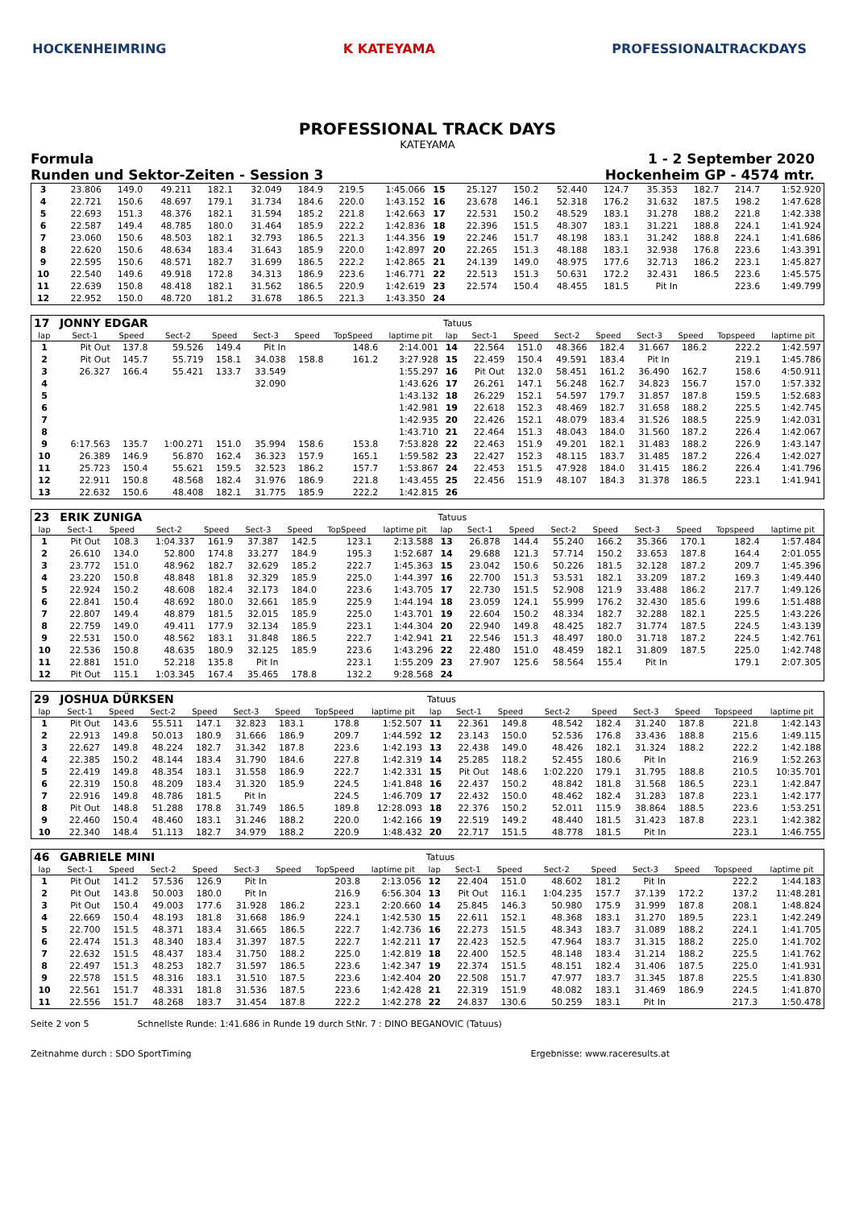HOCKENHEIMRING K KATEYAMA PROFESSIONALTRACKDAYS
PROFESSIONAL TRACK DAYS
KATEYAMA
Formula 1 - 2 September 2020
Runden und Sektor-Zeiten - Session 3 Hockenheim GP - 4574 mtr.
| 3 | 23.806 | 149.0 | 49.211 | 182.1 | 32.049 | 184.9 | 219.5 | 1:45.066 | 15 | 25.127 | 150.2 | 52.440 | 124.7 | 35.353 | 182.7 | 214.7 | 1:52.920 |
| 4 | 22.721 | 150.6 | 48.697 | 179.1 | 31.734 | 184.6 | 220.0 | 1:43.152 | 16 | 23.678 | 146.1 | 52.318 | 176.2 | 31.632 | 187.5 | 198.2 | 1:47.628 |
| 5 | 22.693 | 151.3 | 48.376 | 182.1 | 31.594 | 185.2 | 221.8 | 1:42.663 | 17 | 22.531 | 150.2 | 48.529 | 183.1 | 31.278 | 188.2 | 221.8 | 1:42.338 |
| 6 | 22.587 | 149.4 | 48.785 | 180.0 | 31.464 | 185.9 | 222.2 | 1:42.836 | 18 | 22.396 | 151.5 | 48.307 | 183.1 | 31.221 | 188.8 | 224.1 | 1:41.924 |
| 7 | 23.060 | 150.6 | 48.503 | 182.1 | 32.793 | 186.5 | 221.3 | 1:44.356 | 19 | 22.246 | 151.7 | 48.198 | 183.1 | 31.242 | 188.8 | 224.1 | 1:41.686 |
| 8 | 22.620 | 150.6 | 48.634 | 183.4 | 31.643 | 185.9 | 220.0 | 1:42.897 | 20 | 22.265 | 151.3 | 48.188 | 183.1 | 32.938 | 176.8 | 223.6 | 1:43.391 |
| 9 | 22.595 | 150.6 | 48.571 | 182.7 | 31.699 | 186.5 | 222.2 | 1:42.865 | 21 | 24.139 | 149.0 | 48.975 | 177.6 | 32.713 | 186.2 | 223.1 | 1:45.827 |
| 10 | 22.540 | 149.6 | 49.918 | 172.8 | 34.313 | 186.9 | 223.6 | 1:46.771 | 22 | 22.513 | 151.3 | 50.631 | 172.2 | 32.431 | 186.5 | 223.6 | 1:45.575 |
| 11 | 22.639 | 150.8 | 48.418 | 182.1 | 31.562 | 186.5 | 220.9 | 1:42.619 | 23 | 22.574 | 150.4 | 48.455 | 181.5 | Pit In | | 223.6 | 1:49.799 |
| 12 | 22.952 | 150.0 | 48.720 | 181.2 | 31.678 | 186.5 | 221.3 | 1:43.350 | 24 | | | | | | | | |
| 17 | JONNY EDGAR | | | | | | | | Tatuus | | | | | | | | |
| lap | Sect-1 | Speed | Sect-2 | Speed | Sect-3 | Speed | TopSpeed | laptime pit | lap | Sect-1 | Speed | Sect-2 | Speed | Sect-3 | Speed | Topspeed | laptime pit |
| 1 | Pit Out | 137.8 | 59.526 | 149.4 | Pit In | | 148.6 | 2:14.001 | 14 | 22.564 | 151.0 | 48.366 | 182.4 | 31.667 | 186.2 | 222.2 | 1:42.597 |
| 2 | Pit Out | 145.7 | 55.719 | 158.1 | 34.038 | 158.8 | 161.2 | 3:27.928 | 15 | 22.459 | 150.4 | 49.591 | 183.4 | Pit In | | 219.1 | 1:45.786 |
| 3 | 26.327 | 166.4 | 55.421 | 133.7 | 33.549 | | | 1:55.297 | 16 | Pit Out | 132.0 | 58.451 | 161.2 | 36.490 | 162.7 | 158.6 | 4:50.911 |
| 4 | | | | | 32.090 | | | 1:43.626 | 17 | 26.261 | 147.1 | 56.248 | 162.7 | 34.823 | 156.7 | 157.0 | 1:57.332 |
| 5 | | | | | | | | 1:43.132 | 18 | 26.229 | 152.1 | 54.597 | 179.7 | 31.857 | 187.8 | 159.5 | 1:52.683 |
| 6 | | | | | | | | 1:42.981 | 19 | 22.618 | 152.3 | 48.469 | 182.7 | 31.658 | 188.2 | 225.5 | 1:42.745 |
| 7 | | | | | | | | 1:42.935 | 20 | 22.426 | 152.1 | 48.079 | 183.4 | 31.526 | 188.5 | 225.9 | 1:42.031 |
| 8 | | | | | | | | 1:43.710 | 21 | 22.464 | 151.3 | 48.043 | 184.0 | 31.560 | 187.2 | 226.4 | 1:42.067 |
| 9 | 6:17.563 | 135.7 | 1:00.271 | 151.0 | 35.994 | 158.6 | 153.8 | 7:53.828 | 22 | 22.463 | 151.9 | 49.201 | 182.1 | 31.483 | 188.2 | 226.9 | 1:43.147 |
| 10 | 26.389 | 146.9 | 56.870 | 162.4 | 36.323 | 157.9 | 165.1 | 1:59.582 | 23 | 22.427 | 152.3 | 48.115 | 183.7 | 31.485 | 187.2 | 226.4 | 1:42.027 |
| 11 | 25.723 | 150.4 | 55.621 | 159.5 | 32.523 | 186.2 | 157.7 | 1:53.867 | 24 | 22.453 | 151.5 | 47.928 | 184.0 | 31.415 | 186.2 | 226.4 | 1:41.796 |
| 12 | 22.911 | 150.8 | 48.568 | 182.4 | 31.976 | 186.9 | 221.8 | 1:43.455 | 25 | 22.456 | 151.9 | 48.107 | 184.3 | 31.378 | 186.5 | 223.1 | 1:41.941 |
| 13 | 22.632 | 150.6 | 48.408 | 182.1 | 31.775 | 185.9 | 222.2 | 1:42.815 | 26 | | | | | | | | |
| 23 | ERIK ZUNIGA | | | | | | | | Tatuus | | | | | | | | |
| lap | Sect-1 | Speed | Sect-2 | Speed | Sect-3 | Speed | TopSpeed | laptime pit | lap | Sect-1 | Speed | Sect-2 | Speed | Sect-3 | Speed | Topspeed | laptime pit |
| 1 | Pit Out | 108.3 | 1:04.337 | 161.9 | 37.387 | 142.5 | 123.1 | 2:13.588 | 13 | 26.878 | 144.4 | 55.240 | 166.2 | 35.366 | 170.1 | 182.4 | 1:57.484 |
| 2 | 26.610 | 134.0 | 52.800 | 174.8 | 33.277 | 184.9 | 195.3 | 1:52.687 | 14 | 29.688 | 121.3 | 57.714 | 150.2 | 33.653 | 187.8 | 164.4 | 2:01.055 |
| 3 | 23.772 | 151.0 | 48.962 | 182.7 | 32.629 | 185.2 | 222.7 | 1:45.363 | 15 | 23.042 | 150.6 | 50.226 | 181.5 | 32.128 | 187.2 | 209.7 | 1:45.396 |
| 4 | 23.220 | 150.8 | 48.848 | 181.8 | 32.329 | 185.9 | 225.0 | 1:44.397 | 16 | 22.700 | 151.3 | 53.531 | 182.1 | 33.209 | 187.2 | 169.3 | 1:49.440 |
| 5 | 22.924 | 150.2 | 48.608 | 182.4 | 32.173 | 184.0 | 223.6 | 1:43.705 | 17 | 22.730 | 151.5 | 52.908 | 121.9 | 33.488 | 186.2 | 217.7 | 1:49.126 |
| 6 | 22.841 | 150.4 | 48.692 | 180.0 | 32.661 | 185.9 | 225.9 | 1:44.194 | 18 | 23.059 | 124.1 | 55.999 | 176.2 | 32.430 | 185.6 | 199.6 | 1:51.488 |
| 7 | 22.807 | 149.4 | 48.879 | 181.5 | 32.015 | 185.9 | 225.0 | 1:43.701 | 19 | 22.604 | 150.2 | 48.334 | 182.7 | 32.288 | 182.1 | 225.5 | 1:43.226 |
| 8 | 22.759 | 149.0 | 49.411 | 177.9 | 32.134 | 185.9 | 223.1 | 1:44.304 | 20 | 22.940 | 149.8 | 48.425 | 182.7 | 31.774 | 187.5 | 224.5 | 1:43.139 |
| 9 | 22.531 | 150.0 | 48.562 | 183.1 | 31.848 | 186.5 | 222.7 | 1:42.941 | 21 | 22.546 | 151.3 | 48.497 | 180.0 | 31.718 | 187.2 | 224.5 | 1:42.761 |
| 10 | 22.536 | 150.8 | 48.635 | 180.9 | 32.125 | 185.9 | 223.6 | 1:43.296 | 22 | 22.480 | 151.0 | 48.459 | 182.1 | 31.809 | 187.5 | 225.0 | 1:42.748 |
| 11 | 22.881 | 151.0 | 52.218 | 135.8 | Pit In | | 223.1 | 1:55.209 | 23 | 27.907 | 125.6 | 58.564 | 155.4 | Pit In | | 179.1 | 2:07.305 |
| 12 | Pit Out | 115.1 | 1:03.345 | 167.4 | 35.465 | 178.8 | 132.2 | 9:28.568 | 24 | | | | | | | | |
| 29 | JOSHUA DÜRKSEN | | | | | | | | Tatuus | | | | | | | | |
| lap | Sect-1 | Speed | Sect-2 | Speed | Sect-3 | Speed | TopSpeed | laptime pit | lap | Sect-1 | Speed | Sect-2 | Speed | Sect-3 | Speed | Topspeed | laptime pit |
| 1 | Pit Out | 143.6 | 55.511 | 147.1 | 32.823 | 183.1 | 178.8 | 1:52.507 | 11 | 22.361 | 149.8 | 48.542 | 182.4 | 31.240 | 187.8 | 221.8 | 1:42.143 |
| 2 | 22.913 | 149.8 | 50.013 | 180.9 | 31.666 | 186.9 | 209.7 | 1:44.592 | 12 | 23.143 | 150.0 | 52.536 | 176.8 | 33.436 | 188.8 | 215.6 | 1:49.115 |
| 3 | 22.627 | 149.8 | 48.224 | 182.7 | 31.342 | 187.8 | 223.6 | 1:42.193 | 13 | 22.438 | 149.0 | 48.426 | 182.1 | 31.324 | 188.2 | 222.2 | 1:42.188 |
| 4 | 22.385 | 150.2 | 48.144 | 183.4 | 31.790 | 184.6 | 227.8 | 1:42.319 | 14 | 25.285 | 118.2 | 52.455 | 180.6 | Pit In | | 216.9 | 1:52.263 |
| 5 | 22.419 | 149.8 | 48.354 | 183.1 | 31.558 | 186.9 | 222.7 | 1:42.331 | 15 | Pit Out | 148.6 | 1:02.220 | 179.1 | 31.795 | 188.8 | 210.5 | 10:35.701 |
| 6 | 22.319 | 150.8 | 48.209 | 183.4 | 31.320 | 185.9 | 224.5 | 1:41.848 | 16 | 22.437 | 150.2 | 48.842 | 181.8 | 31.568 | 186.5 | 223.1 | 1:42.847 |
| 7 | 22.916 | 149.8 | 48.786 | 181.5 | Pit In | | 224.5 | 1:46.709 | 17 | 22.432 | 150.0 | 48.462 | 182.4 | 31.283 | 187.8 | 223.1 | 1:42.177 |
| 8 | Pit Out | 148.8 | 51.288 | 178.8 | 31.749 | 186.5 | 189.8 | 12:28.093 | 18 | 22.376 | 150.2 | 52.011 | 115.9 | 38.864 | 188.5 | 223.6 | 1:53.251 |
| 9 | 22.460 | 150.4 | 48.460 | 183.1 | 31.246 | 188.2 | 220.0 | 1:42.166 | 19 | 22.519 | 149.2 | 48.440 | 181.5 | 31.423 | 187.8 | 223.1 | 1:42.382 |
| 10 | 22.340 | 148.4 | 51.113 | 182.7 | 34.979 | 188.2 | 220.9 | 1:48.432 | 20 | 22.717 | 151.5 | 48.778 | 181.5 | Pit In | | 223.1 | 1:46.755 |
| 46 | GABRIELE MINI | | | | | | | | Tatuus | | | | | | | | |
| lap | Sect-1 | Speed | Sect-2 | Speed | Sect-3 | Speed | TopSpeed | laptime pit | lap | Sect-1 | Speed | Sect-2 | Speed | Sect-3 | Speed | Topspeed | laptime pit |
| 1 | Pit Out | 141.2 | 57.536 | 126.9 | Pit In | | 203.8 | 2:13.056 | 12 | 22.404 | 151.0 | 48.602 | 181.2 | Pit In | | 222.2 | 1:44.183 |
| 2 | Pit Out | 143.8 | 50.003 | 180.0 | Pit In | | 216.9 | 6:56.304 | 13 | Pit Out | 116.1 | 1:04.235 | 157.7 | 37.139 | 172.2 | 137.2 | 11:48.281 |
| 3 | Pit Out | 150.4 | 49.003 | 177.6 | 31.928 | 186.2 | 223.1 | 2:20.660 | 14 | 25.845 | 146.3 | 50.980 | 175.9 | 31.999 | 187.8 | 208.1 | 1:48.824 |
| 4 | 22.669 | 150.4 | 48.193 | 181.8 | 31.668 | 186.9 | 224.1 | 1:42.530 | 15 | 22.611 | 152.1 | 48.368 | 183.1 | 31.270 | 189.5 | 223.1 | 1:42.249 |
| 5 | 22.700 | 151.5 | 48.371 | 183.4 | 31.665 | 186.5 | 222.7 | 1:42.736 | 16 | 22.273 | 151.5 | 48.343 | 183.7 | 31.089 | 188.2 | 224.1 | 1:41.705 |
| 6 | 22.474 | 151.3 | 48.340 | 183.4 | 31.397 | 187.5 | 222.7 | 1:42.211 | 17 | 22.423 | 152.5 | 47.964 | 183.7 | 31.315 | 188.2 | 225.0 | 1:41.702 |
| 7 | 22.632 | 151.5 | 48.437 | 183.4 | 31.750 | 188.2 | 225.0 | 1:42.819 | 18 | 22.400 | 152.5 | 48.148 | 183.4 | 31.214 | 188.2 | 225.5 | 1:41.762 |
| 8 | 22.497 | 151.3 | 48.253 | 182.7 | 31.597 | 186.5 | 223.6 | 1:42.347 | 19 | 22.374 | 151.5 | 48.151 | 182.4 | 31.406 | 187.5 | 225.0 | 1:41.931 |
| 9 | 22.578 | 151.5 | 48.316 | 183.1 | 31.510 | 187.5 | 223.6 | 1:42.404 | 20 | 22.508 | 151.7 | 47.977 | 183.7 | 31.345 | 187.8 | 225.5 | 1:41.830 |
| 10 | 22.561 | 151.7 | 48.331 | 181.8 | 31.536 | 187.5 | 223.6 | 1:42.428 | 21 | 22.319 | 151.9 | 48.082 | 183.1 | 31.469 | 186.9 | 224.5 | 1:41.870 |
| 11 | 22.556 | 151.7 | 48.268 | 183.7 | 31.454 | 187.8 | 222.2 | 1:42.278 | 22 | 24.837 | 130.6 | 50.259 | 183.1 | Pit In | | 217.3 | 1:50.478 |
Seite 2 von 5 Schnellste Runde: 1:41.686 in Runde 19 durch StNr. 7 : DINO BEGANOVIC (Tatuus)
Zeitnahme durch : SDO SportTiming Ergebnisse: www.raceresults.at